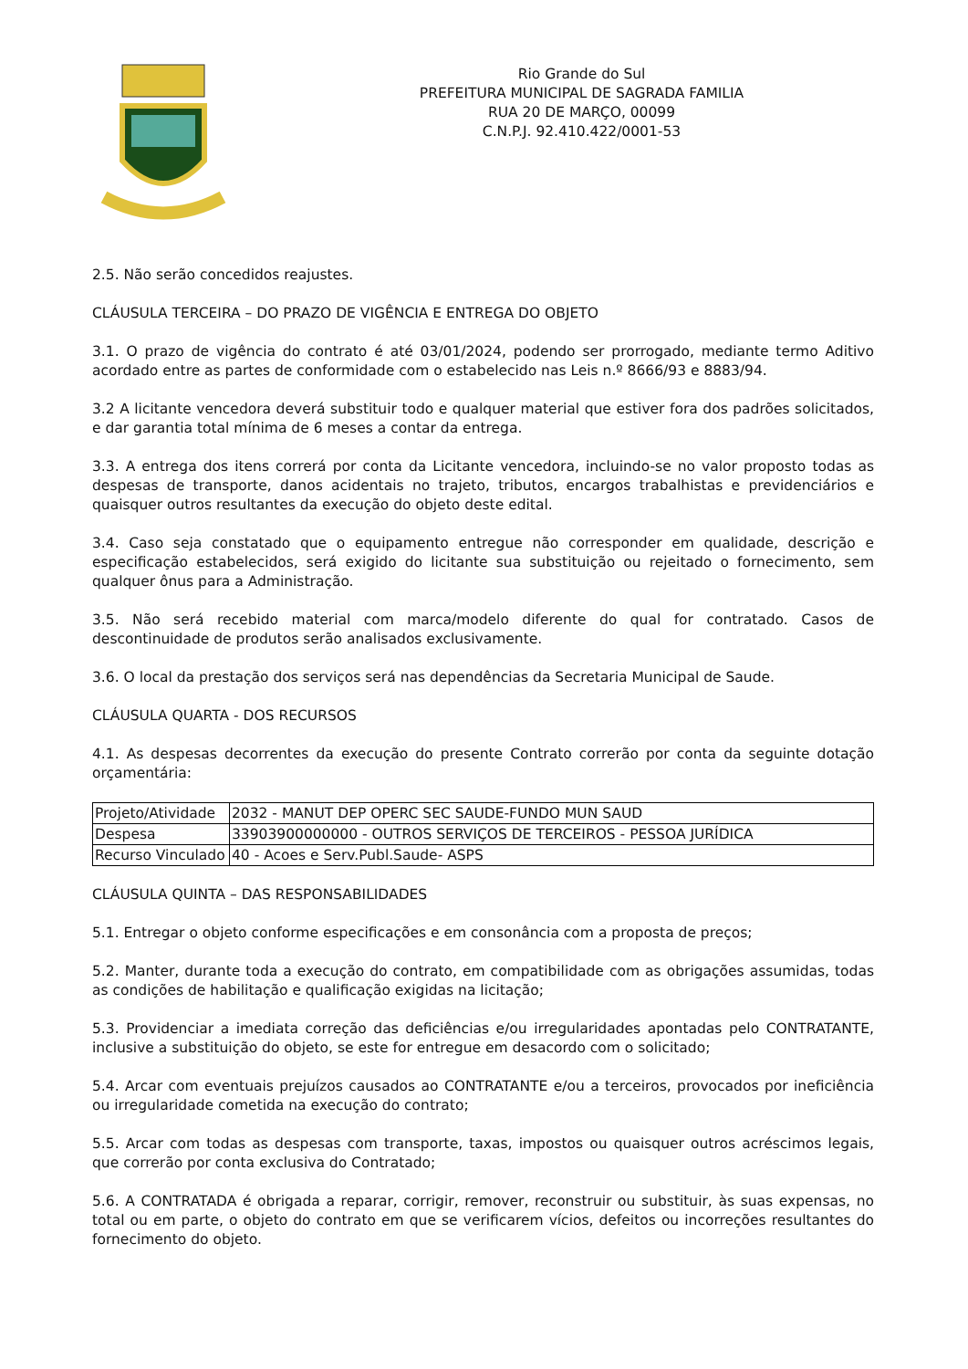Rio Grande do Sul
PREFEITURA MUNICIPAL DE SAGRADA FAMILIA
RUA 20 DE MARÇO, 00099
C.N.P.J. 92.410.422/0001-53
2.5. Não serão concedidos reajustes.
CLÁUSULA TERCEIRA – DO PRAZO DE VIGÊNCIA E ENTREGA DO OBJETO
3.1. O prazo de vigência do contrato é até 03/01/2024, podendo ser prorrogado, mediante termo Aditivo acordado entre as partes de conformidade com o estabelecido nas Leis n.º 8666/93 e 8883/94.
3.2 A licitante vencedora deverá substituir todo e qualquer material que estiver fora dos padrões solicitados, e dar garantia total mínima de 6 meses a contar da entrega.
3.3. A entrega dos itens correrá por conta da Licitante vencedora, incluindo-se no valor proposto todas as despesas de transporte, danos acidentais no trajeto, tributos, encargos trabalhistas e previdenciários e quaisquer outros resultantes da execução do objeto deste edital.
3.4. Caso seja constatado que o equipamento entregue não corresponder em qualidade, descrição e especificação estabelecidos, será exigido do licitante sua substituição ou rejeitado o fornecimento, sem qualquer ônus para a Administração.
3.5. Não será recebido material com marca/modelo diferente do qual for contratado. Casos de descontinuidade de produtos serão analisados exclusivamente.
3.6. O local da prestação dos serviços será nas dependências da Secretaria Municipal de Saude.
CLÁUSULA QUARTA - DOS RECURSOS
4.1. As despesas decorrentes da execução do presente Contrato correrão por conta da seguinte dotação orçamentária:
| Projeto/Atividade | 2032 - MANUT DEP OPERC SEC SAUDE-FUNDO MUN SAUD |
| Despesa | 33903900000000 - OUTROS SERVIÇOS DE TERCEIROS - PESSOA JURÍDICA |
| Recurso Vinculado | 40 - Acoes e Serv.Publ.Saude- ASPS |
CLÁUSULA QUINTA – DAS RESPONSABILIDADES
5.1. Entregar o objeto conforme especificações e em consonância com a proposta de preços;
5.2. Manter, durante toda a execução do contrato, em compatibilidade com as obrigações assumidas, todas as condições de habilitação e qualificação exigidas na licitação;
5.3. Providenciar a imediata correção das deficiências e/ou irregularidades apontadas pelo CONTRATANTE, inclusive a substituição do objeto, se este for entregue em desacordo com o solicitado;
5.4. Arcar com eventuais prejuízos causados ao CONTRATANTE e/ou a terceiros, provocados por ineficiência ou irregularidade cometida na execução do contrato;
5.5. Arcar com todas as despesas com transporte, taxas, impostos ou quaisquer outros acréscimos legais, que correrão por conta exclusiva do Contratado;
5.6. A CONTRATADA é obrigada a reparar, corrigir, remover, reconstruir ou substituir, às suas expensas, no total ou em parte, o objeto do contrato em que se verificarem vícios, defeitos ou incorreções resultantes do fornecimento do objeto.